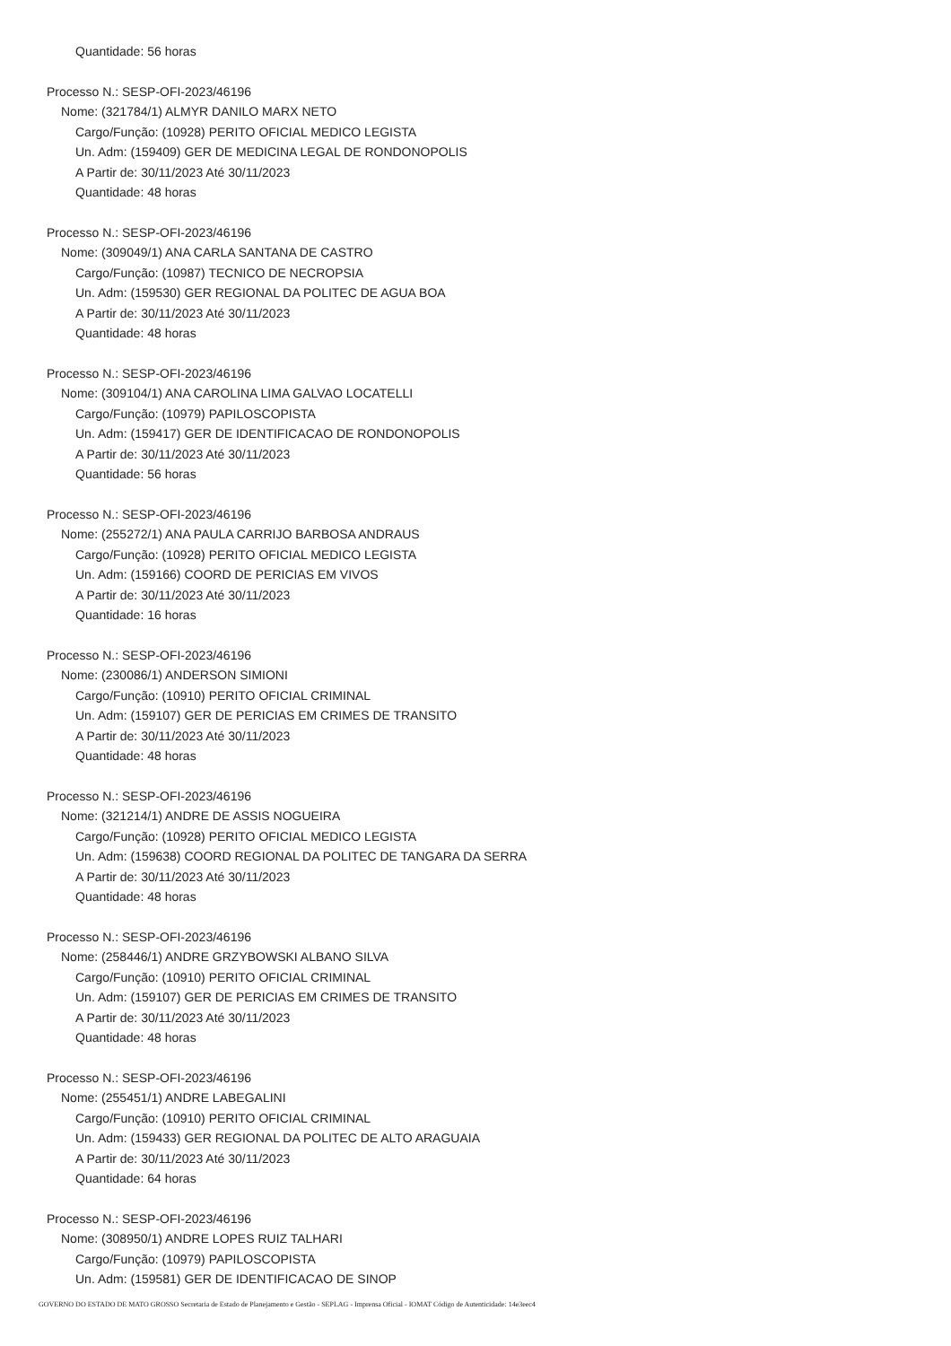Quantidade: 56 horas
Processo N.: SESP-OFI-2023/46196
Nome: (321784/1) ALMYR DANILO MARX NETO
Cargo/Função: (10928) PERITO OFICIAL MEDICO LEGISTA
Un. Adm: (159409) GER DE MEDICINA LEGAL DE RONDONOPOLIS
A Partir de: 30/11/2023 Até 30/11/2023
Quantidade: 48 horas
Processo N.: SESP-OFI-2023/46196
Nome: (309049/1) ANA CARLA SANTANA DE CASTRO
Cargo/Função: (10987) TECNICO DE NECROPSIA
Un. Adm: (159530) GER REGIONAL DA POLITEC DE AGUA BOA
A Partir de: 30/11/2023 Até 30/11/2023
Quantidade: 48 horas
Processo N.: SESP-OFI-2023/46196
Nome: (309104/1) ANA CAROLINA LIMA GALVAO LOCATELLI
Cargo/Função: (10979) PAPILOSCOPISTA
Un. Adm: (159417) GER DE IDENTIFICACAO DE RONDONOPOLIS
A Partir de: 30/11/2023 Até 30/11/2023
Quantidade: 56 horas
Processo N.: SESP-OFI-2023/46196
Nome: (255272/1) ANA PAULA CARRIJO BARBOSA ANDRAUS
Cargo/Função: (10928) PERITO OFICIAL MEDICO LEGISTA
Un. Adm: (159166) COORD DE PERICIAS EM VIVOS
A Partir de: 30/11/2023 Até 30/11/2023
Quantidade: 16 horas
Processo N.: SESP-OFI-2023/46196
Nome: (230086/1) ANDERSON SIMIONI
Cargo/Função: (10910) PERITO OFICIAL CRIMINAL
Un. Adm: (159107) GER DE PERICIAS EM CRIMES DE TRANSITO
A Partir de: 30/11/2023 Até 30/11/2023
Quantidade: 48 horas
Processo N.: SESP-OFI-2023/46196
Nome: (321214/1) ANDRE DE ASSIS NOGUEIRA
Cargo/Função: (10928) PERITO OFICIAL MEDICO LEGISTA
Un. Adm: (159638) COORD REGIONAL DA POLITEC DE TANGARA DA SERRA
A Partir de: 30/11/2023 Até 30/11/2023
Quantidade: 48 horas
Processo N.: SESP-OFI-2023/46196
Nome: (258446/1) ANDRE GRZYBOWSKI ALBANO SILVA
Cargo/Função: (10910) PERITO OFICIAL CRIMINAL
Un. Adm: (159107) GER DE PERICIAS EM CRIMES DE TRANSITO
A Partir de: 30/11/2023 Até 30/11/2023
Quantidade: 48 horas
Processo N.: SESP-OFI-2023/46196
Nome: (255451/1) ANDRE LABEGALINI
Cargo/Função: (10910) PERITO OFICIAL CRIMINAL
Un. Adm: (159433) GER REGIONAL DA POLITEC DE ALTO ARAGUAIA
A Partir de: 30/11/2023 Até 30/11/2023
Quantidade: 64 horas
Processo N.: SESP-OFI-2023/46196
Nome: (308950/1) ANDRE LOPES RUIZ TALHARI
Cargo/Função: (10979) PAPILOSCOPISTA
Un. Adm: (159581) GER DE IDENTIFICACAO DE SINOP
GOVERNO DO ESTADO DE MATO GROSSO Secretaria de Estado de Planejamento e Gestão - SEPLAG - Imprensa Oficial - IOMAT Código de Autenticidade: 14e3eec4